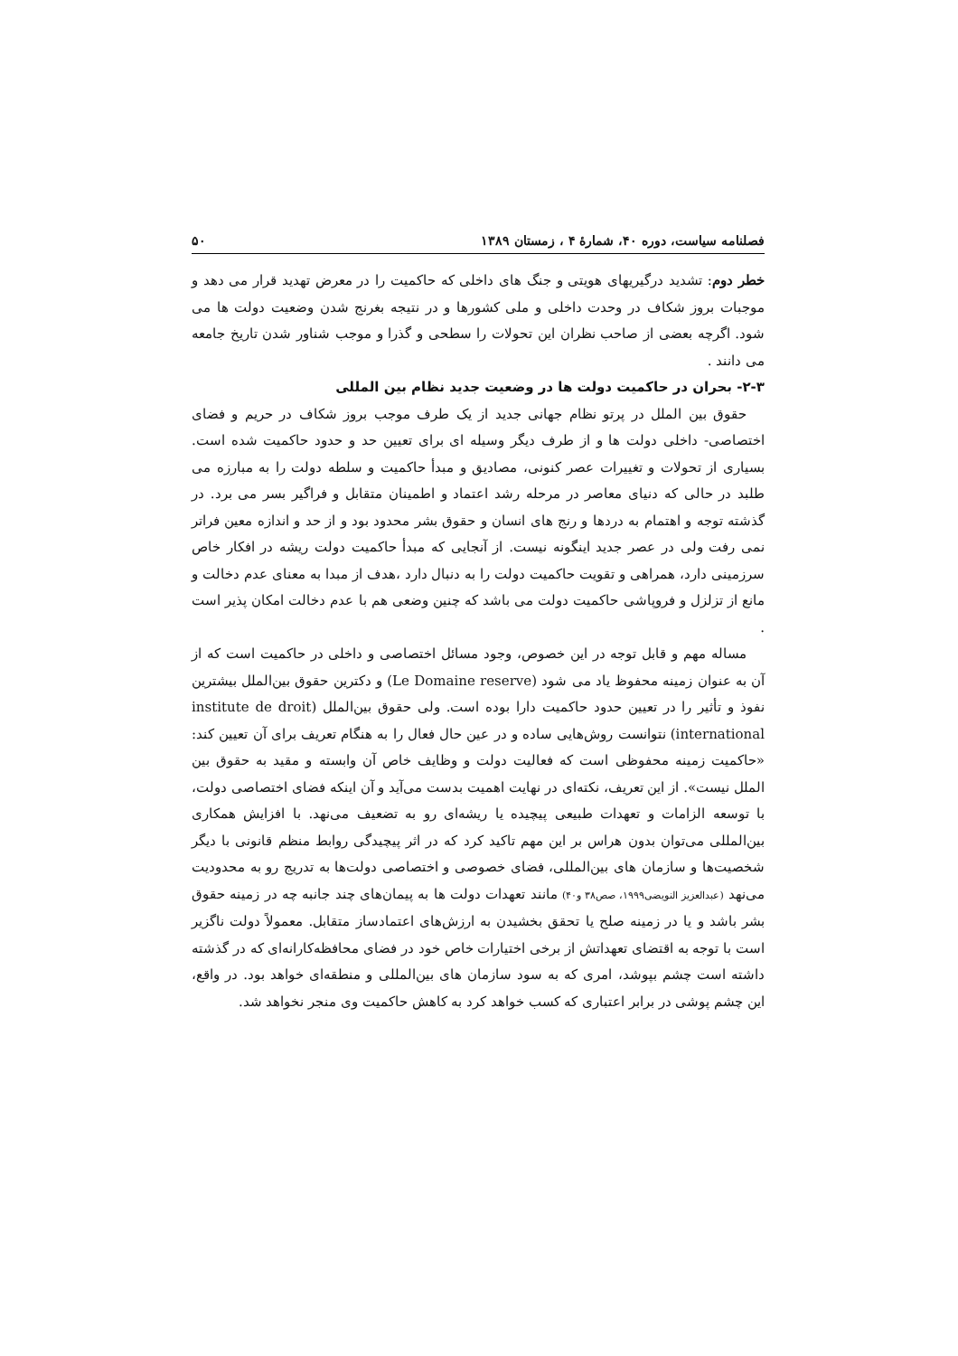فصلنامه سیاست، دوره ۴۰، شمارۀ ۴ ، زمستان ۱۳۸۹ ۵۰
خطر دوم: تشدید درگیریهای هویتی و جنگ های داخلی که حاکمیت را در معرض تهدید قرار می دهد و موجبات بروز شکاف در وحدت داخلی و ملی کشورها و در نتیجه بغرنج شدن وضعیت دولت ها می شود. اگرچه بعضی از صاحب نظران این تحولات را سطحی و گذرا و موجب شناور شدن تاریخ جامعه می دانند .
۲-۳- بحران در حاکمیت دولت ها در وضعیت جدید نظام بین المللی
حقوق بین الملل در پرتو نظام جهانی جدید از یک طرف موجب بروز شکاف در حریم و فضای اختصاصی- داخلی دولت ها و از طرف دیگر وسیله ای برای تعیین حد و حدود حاکمیت شده است. بسیاری از تحولات و تغییرات عصر کنونی، مصادیق و مبدأ حاکمیت و سلطه دولت را به مبارزه می طلبد در حالی که دنیای معاصر در مرحله رشد اعتماد و اطمینان متقابل و فراگیر بسر می برد. در گذشته توجه و اهتمام به دردها و رنج های انسان و حقوق بشر محدود بود و از حد و اندازه معین فراتر نمی رفت ولی در عصر جدید اینگونه نیست. از آنجایی که مبدأ حاکمیت دولت ریشه در افکار خاص سرزمینی دارد، همراهی و تقویت حاکمیت دولت را به دنبال دارد ،هدف از مبدا به معنای عدم دخالت و مانع از تزلزل و فروپاشی حاکمیت دولت می باشد که چنین وضعی هم با عدم دخالت امکان پذیر است .
مساله مهم و قابل توجه در این خصوص، وجود مسائل اختصاصی و داخلی در حاکمیت است که از آن به عنوان زمینه محفوظ یاد می شود (Le Domaine reserve) و دکترین حقوق بین‌الملل بیشترین نفوذ و تأثیر را در تعیین حدود حاکمیت دارا بوده است. ولی حقوق بین‌الملل (institute de droit international) نتوانست روش‌هایی ساده و در عین حال فعال را به هنگام تعریف برای آن تعیین کند: «حاکمیت زمینه محفوظی است که فعالیت دولت و وظایف خاص آن وابسته و مقید به حقوق بین الملل نیست». از این تعریف، نکته‌ای در نهایت اهمیت بدست می‌آید و آن اینکه فضای اختصاصی دولت، با توسعه الزامات و تعهدات طبیعی پیچیده یا ریشه‌ای رو به تضعیف می‌نهد. با افزایش همکاری بین‌المللی می‌توان بدون هراس بر این مهم تاکید کرد که در اثر پیچیدگی روابط منظم قانونی با دیگر شخصیت‌ها و سازمان های بین‌المللی، فضای خصوصی و اختصاصی دولت‌ها به تدریج رو به محدودیت می‌نهد (عبدالعزیز النویضی۱۹۹۹، صص۳۸ و۴۰) مانند تعهدات دولت ها به پیمان‌های چند جانبه چه در زمینه حقوق بشر باشد و یا در زمینه صلح یا تحقق بخشیدن به ارزش‌های اعتمادساز متقابل. معمولاً دولت ناگزیر است با توجه به اقتضای تعهداتش از برخی اختیارات خاص خود در فضای محافظه‌کارانه‌ای که در گذشته داشته است چشم بپوشد، امری که به سود سازمان های بین‌المللی و منطقه‌ای خواهد بود. در واقع، این چشم پوشی در برابر اعتباری که کسب خواهد کرد به کاهش حاکمیت وی منجر نخواهد شد.